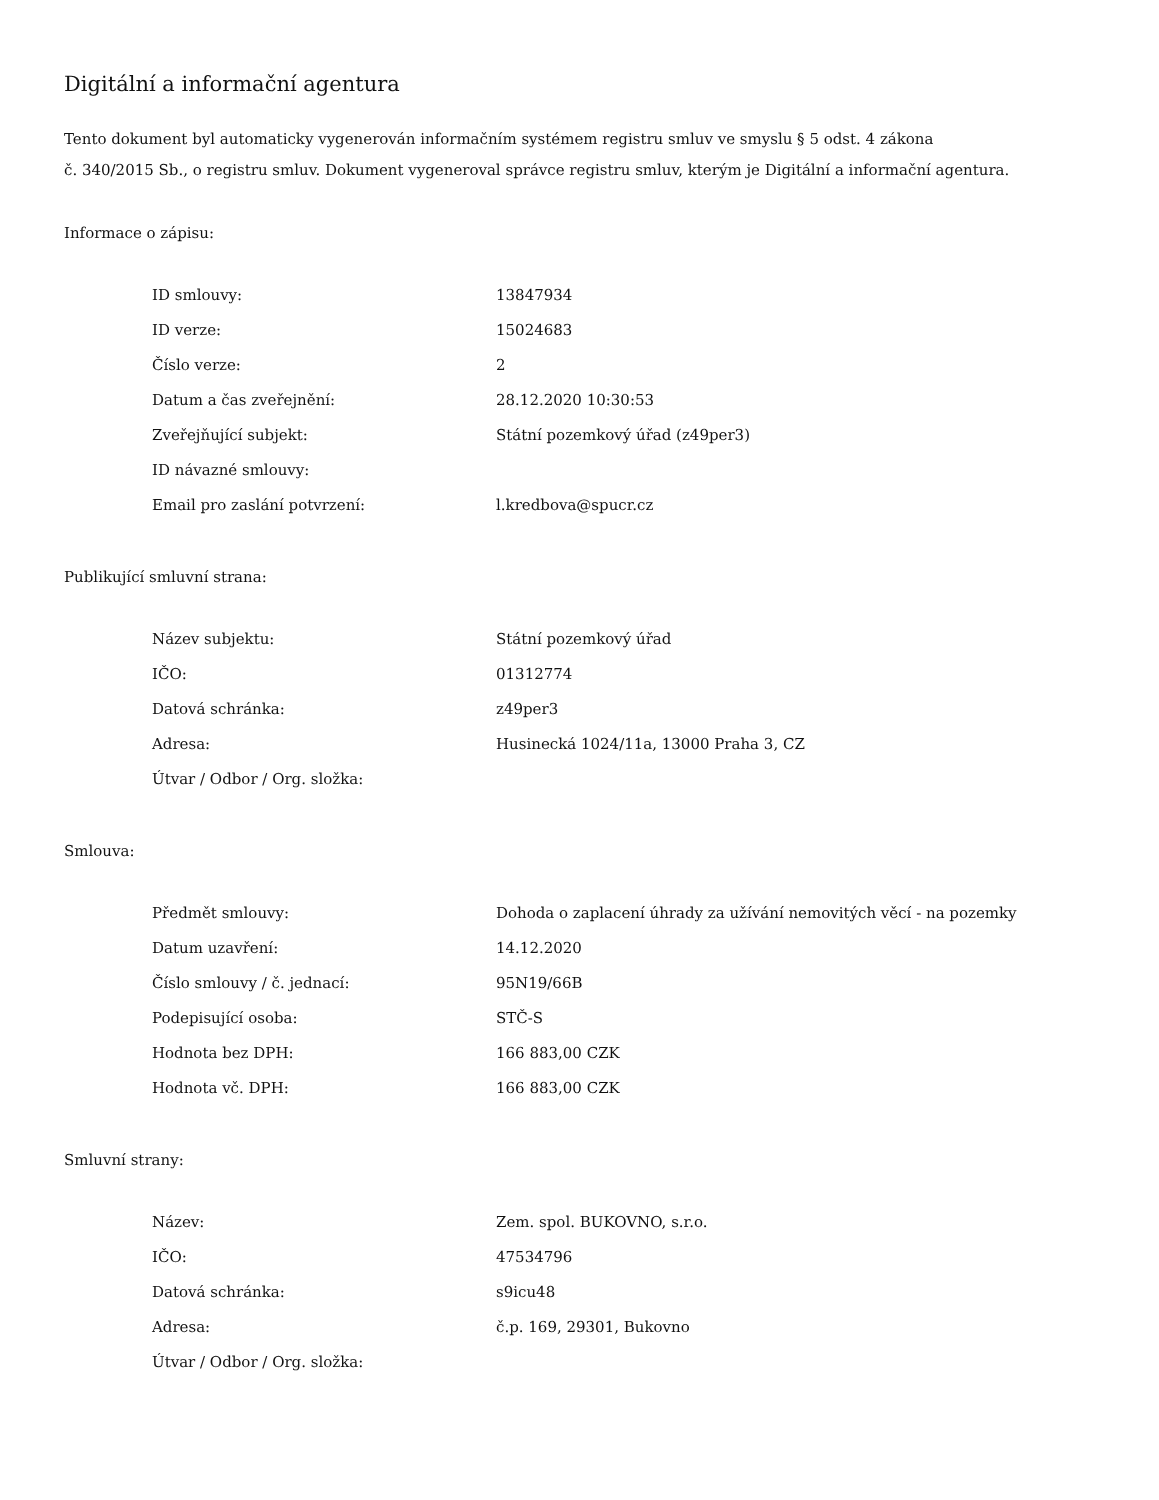Digitální a informační agentura
Tento dokument byl automaticky vygenerován informačním systémem registru smluv ve smyslu § 5 odst. 4 zákona
č. 340/2015 Sb., o registru smluv. Dokument vygeneroval správce registru smluv, kterým je Digitální a informační agentura.
Informace o zápisu:
| ID smlouvy: | 13847934 |
| ID verze: | 15024683 |
| Číslo verze: | 2 |
| Datum a čas zveřejnění: | 28.12.2020 10:30:53 |
| Zveřejňující subjekt: | Státní pozemkový úřad (z49per3) |
| ID návazné smlouvy: | |
| Email pro zaslání potvrzení: | l.kredbova@spucr.cz |
Publikující smluvní strana:
| Název subjektu: | Státní pozemkový úřad |
| IČO: | 01312774 |
| Datová schránka: | z49per3 |
| Adresa: | Husinecká 1024/11a, 13000 Praha 3, CZ |
| Útvar / Odbor / Org. složka: | |
Smlouva:
| Předmět smlouvy: | Dohoda o zaplacení úhrady za užívání nemovitých věcí - na pozemky |
| Datum uzavření: | 14.12.2020 |
| Číslo smlouvy / č. jednací: | 95N19/66B |
| Podepisující osoba: | STČ-S |
| Hodnota bez DPH: | 166 883,00 CZK |
| Hodnota vč. DPH: | 166 883,00 CZK |
Smluvní strany:
| Název: | Zem. spol. BUKOVNO, s.r.o. |
| IČO: | 47534796 |
| Datová schránka: | s9icu48 |
| Adresa: | č.p. 169, 29301, Bukovno |
| Útvar / Odbor / Org. složka: | |